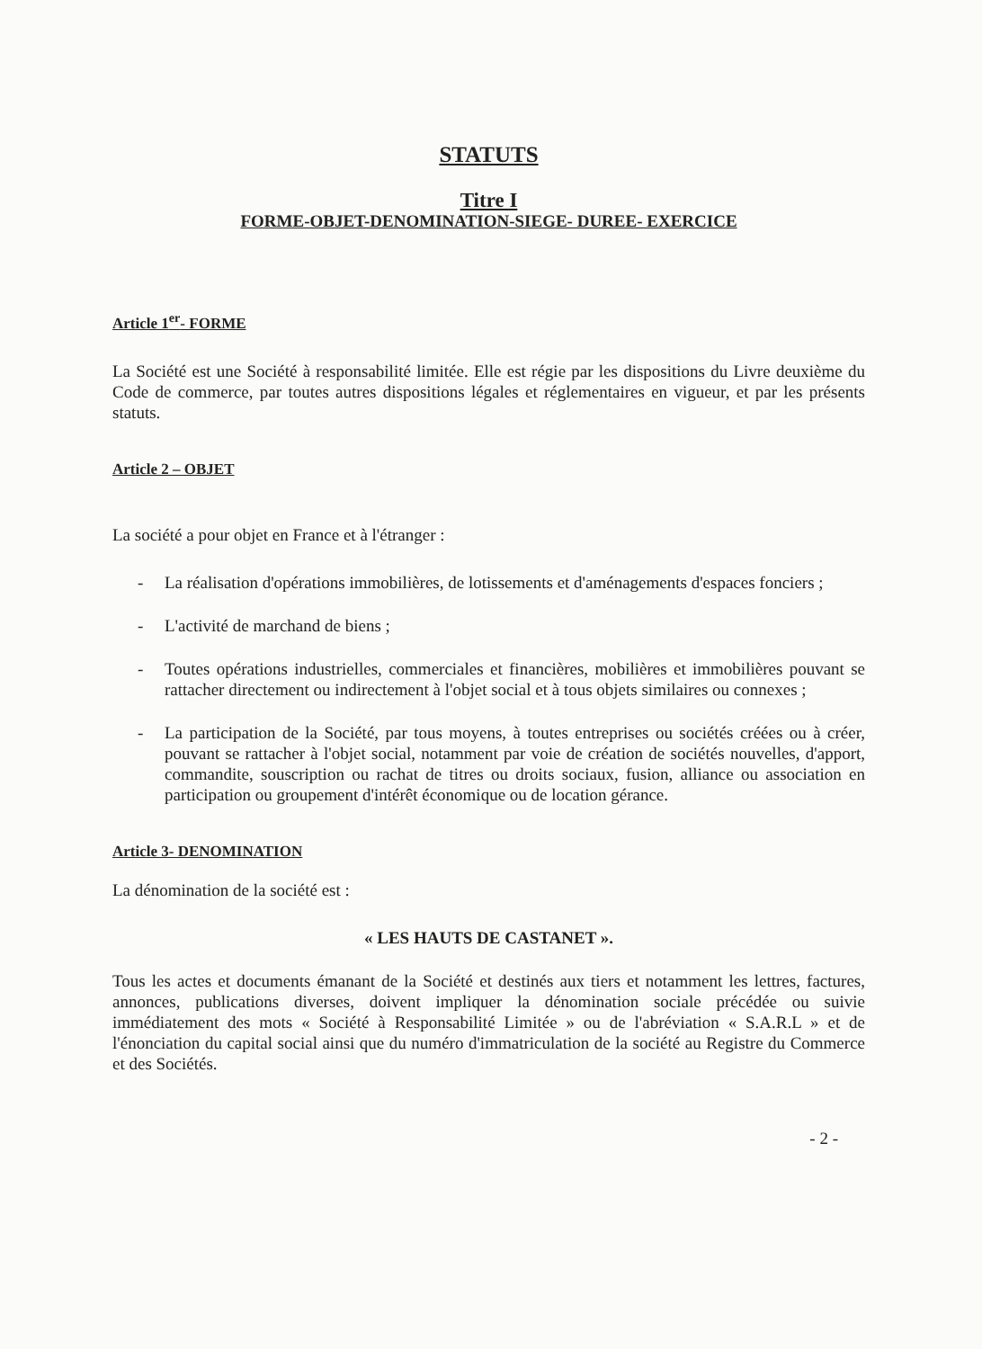STATUTS
Titre I
FORME-OBJET-DENOMINATION-SIEGE- DUREE- EXERCICE
Article 1<sup>er</sup>- FORME
La Société est une Société à responsabilité limitée. Elle est régie par les dispositions du Livre deuxième du Code de commerce, par toutes autres dispositions légales et réglementaires en vigueur, et par les présents statuts.
Article 2 – OBJET
La société a pour objet en France et à l'étranger :
- La réalisation d'opérations immobilières, de lotissements et d'aménagements d'espaces fonciers ;
- L'activité de marchand de biens ;
- Toutes opérations industrielles, commerciales et financières, mobilières et immobilières pouvant se rattacher directement ou indirectement à l'objet social et à tous objets similaires ou connexes ;
- La participation de la Société, par tous moyens, à toutes entreprises ou sociétés créées ou à créer, pouvant se rattacher à l'objet social, notamment par voie de création de sociétés nouvelles, d'apport, commandite, souscription ou rachat de titres ou droits sociaux, fusion, alliance ou association en participation ou groupement d'intérêt économique ou de location gérance.
Article 3- DENOMINATION
La dénomination de la société est :
« LES HAUTS DE CASTANET ».
Tous les actes et documents émanant de la Société et destinés aux tiers et notamment les lettres, factures, annonces, publications diverses, doivent impliquer la dénomination sociale précédée ou suivie immédiatement des mots « Société à Responsabilité Limitée » ou de l'abréviation « S.A.R.L » et de l'énonciation du capital social ainsi que du numéro d'immatriculation de la société au Registre du Commerce et des Sociétés.
- 2 -